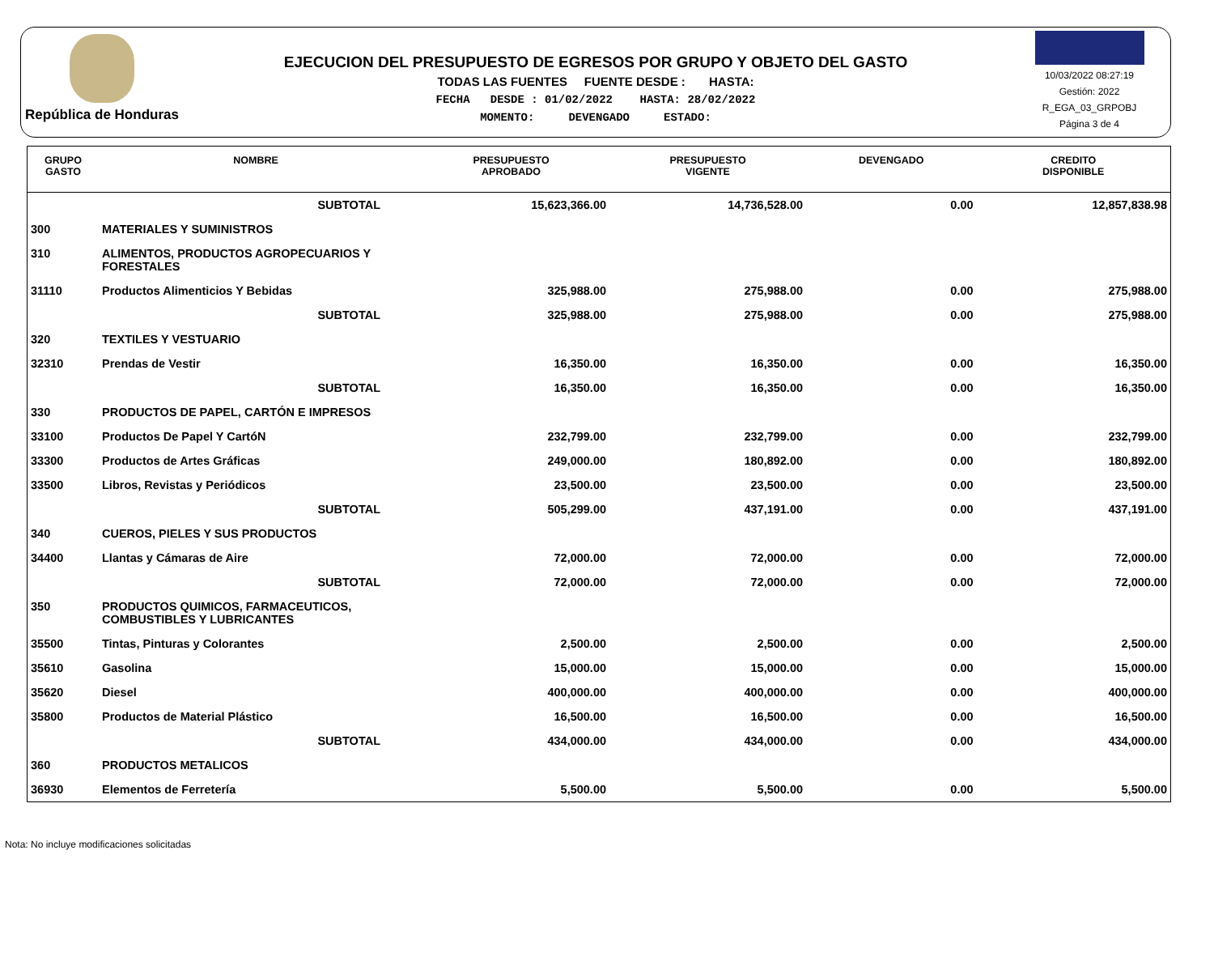República de Honduras
EJECUCION DEL PRESUPUESTO DE EGRESOS POR GRUPO Y OBJETO DEL GASTO
TODAS LAS FUENTES FUENTE DESDE : HASTA:
FECHA DESDE : 01/02/2022 HASTA: 28/02/2022
MOMENTO: DEVENGADO ESTADO:
10/03/2022 08:27:19
Gestión: 2022
R_EGA_03_GRPOBJ
Página 3 de 4
| GRUPO GASTO | NOMBRE | PRESUPUESTO APROBADO | PRESUPUESTO VIGENTE | DEVENGADO | CREDITO DISPONIBLE |
| --- | --- | --- | --- | --- | --- |
| | SUBTOTAL | 15,623,366.00 | 14,736,528.00 | 0.00 | 12,857,838.98 |
| 300 | MATERIALES Y SUMINISTROS | | | | |
| 310 | ALIMENTOS, PRODUCTOS AGROPECUARIOS Y FORESTALES | | | | |
| 31110 | Productos Alimenticios Y Bebidas | 325,988.00 | 275,988.00 | 0.00 | 275,988.00 |
| | SUBTOTAL | 325,988.00 | 275,988.00 | 0.00 | 275,988.00 |
| 320 | TEXTILES Y VESTUARIO | | | | |
| 32310 | Prendas de Vestir | 16,350.00 | 16,350.00 | 0.00 | 16,350.00 |
| | SUBTOTAL | 16,350.00 | 16,350.00 | 0.00 | 16,350.00 |
| 330 | PRODUCTOS DE PAPEL, CARTÓN E IMPRESOS | | | | |
| 33100 | Productos De Papel Y CartóN | 232,799.00 | 232,799.00 | 0.00 | 232,799.00 |
| 33300 | Productos de Artes Gráficas | 249,000.00 | 180,892.00 | 0.00 | 180,892.00 |
| 33500 | Libros, Revistas y Periódicos | 23,500.00 | 23,500.00 | 0.00 | 23,500.00 |
| | SUBTOTAL | 505,299.00 | 437,191.00 | 0.00 | 437,191.00 |
| 340 | CUEROS, PIELES Y SUS PRODUCTOS | | | | |
| 34400 | Llantas y Cámaras de Aire | 72,000.00 | 72,000.00 | 0.00 | 72,000.00 |
| | SUBTOTAL | 72,000.00 | 72,000.00 | 0.00 | 72,000.00 |
| 350 | PRODUCTOS QUIMICOS, FARMACEUTICOS, COMBUSTIBLES Y LUBRICANTES | | | | |
| 35500 | Tintas, Pinturas y Colorantes | 2,500.00 | 2,500.00 | 0.00 | 2,500.00 |
| 35610 | Gasolina | 15,000.00 | 15,000.00 | 0.00 | 15,000.00 |
| 35620 | Diesel | 400,000.00 | 400,000.00 | 0.00 | 400,000.00 |
| 35800 | Productos de Material Plástico | 16,500.00 | 16,500.00 | 0.00 | 16,500.00 |
| | SUBTOTAL | 434,000.00 | 434,000.00 | 0.00 | 434,000.00 |
| 360 | PRODUCTOS METALICOS | | | | |
| 36930 | Elementos de Ferretería | 5,500.00 | 5,500.00 | 0.00 | 5,500.00 |
Nota: No incluye modificaciones solicitadas